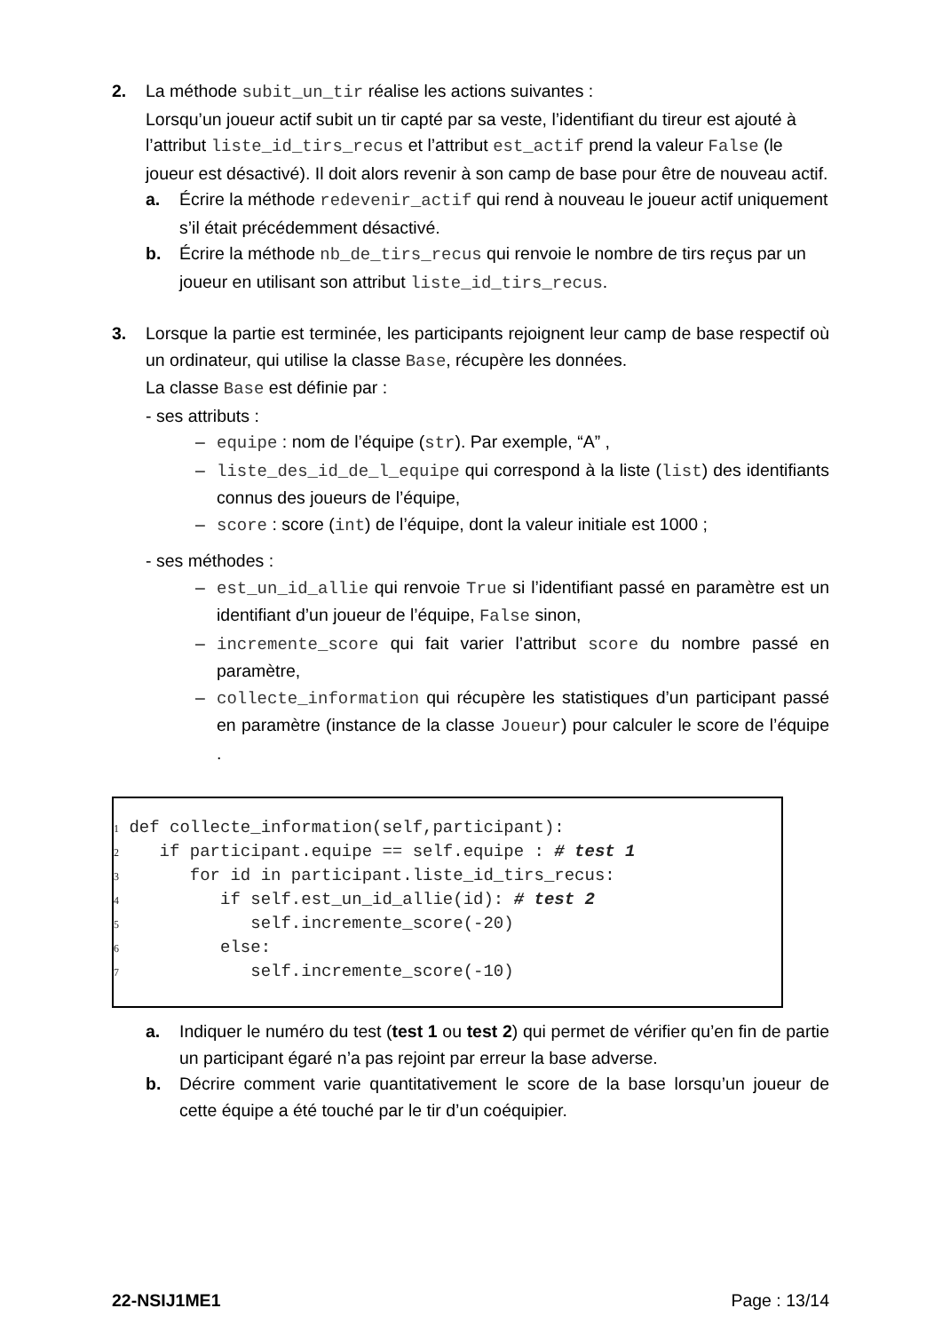2. La méthode subit_un_tir réalise les actions suivantes :
Lorsqu’un joueur actif subit un tir capté par sa veste, l’identifiant du tireur est ajouté à l’attribut liste_id_tirs_recus et l’attribut est_actif prend la valeur False (le joueur est désactivé). Il doit alors revenir à son camp de base pour être de nouveau actif.
a. Écrire la méthode redevenir_actif qui rend à nouveau le joueur actif uniquement s’il était précédemment désactivé.
b. Écrire la méthode nb_de_tirs_recus qui renvoie le nombre de tirs reçus par un joueur en utilisant son attribut liste_id_tirs_recus.
3. Lorsque la partie est terminée, les participants rejoignent leur camp de base respectif où un ordinateur, qui utilise la classe Base, récupère les données.
La classe Base est définie par :
- ses attributs :
– equipe : nom de l’équipe (str). Par exemple, “A” ,
– liste_des_id_de_l_equipe qui correspond à la liste (list) des identifiants connus des joueurs de l’équipe,
– score : score (int) de l’équipe, dont la valeur initiale est 1000 ;
- ses méthodes :
– est_un_id_allie qui renvoie True si l’identifiant passé en paramètre est un identifiant d’un joueur de l’équipe, False sinon,
– incremente_score qui fait varier l’attribut score du nombre passé en paramètre,
– collecte_information qui récupère les statistiques d’un participant passé en paramètre (instance de la classe Joueur) pour calculer le score de l’équipe .
1 def collecte_information(self,participant): 2 if participant.equipe == self.equipe : # test 1 3 for id in participant.liste_id_tirs_recus: 4 if self.est_un_id_allie(id): # test 2 5 self.incremente_score(-20) 6 else: 7 self.incremente_score(-10)
a. Indiquer le numéro du test (test 1 ou test 2) qui permet de vérifier qu’en fin de partie un participant égaré n’a pas rejoint par erreur la base adverse.
b. Décrire comment varie quantitativement le score de la base lorsqu’un joueur de cette équipe a été touché par le tir d’un coéquipier.
22-NSIJ1ME1 Page : 13/14